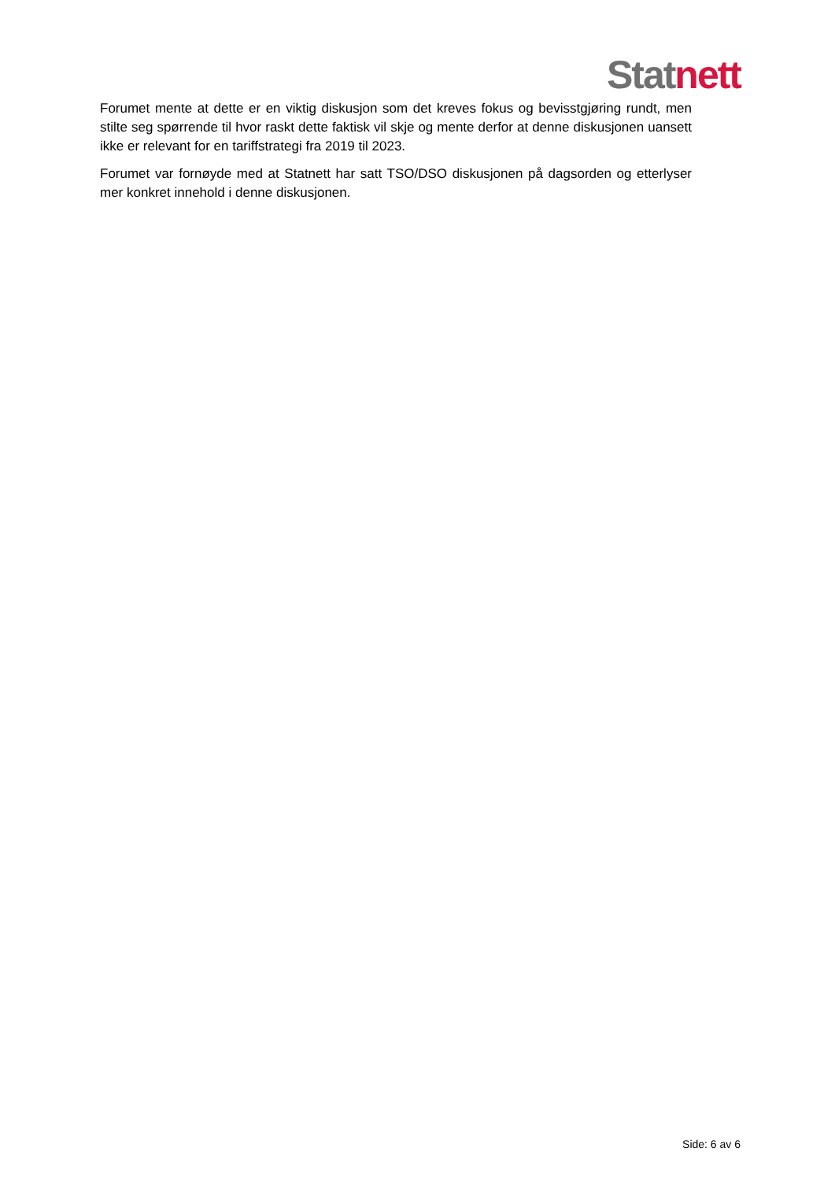Stat nett
Forumet mente at dette er en viktig diskusjon som det kreves fokus og bevisstgjøring rundt, men stilte seg spørrende til hvor raskt dette faktisk vil skje og mente derfor at denne diskusjonen uansett ikke er relevant for en tariffstrategi fra 2019 til 2023.
Forumet var fornøyde med at Statnett har satt TSO/DSO diskusjonen på dagsorden og etterlyser mer konkret innehold i denne diskusjonen.
Side: 6 av 6